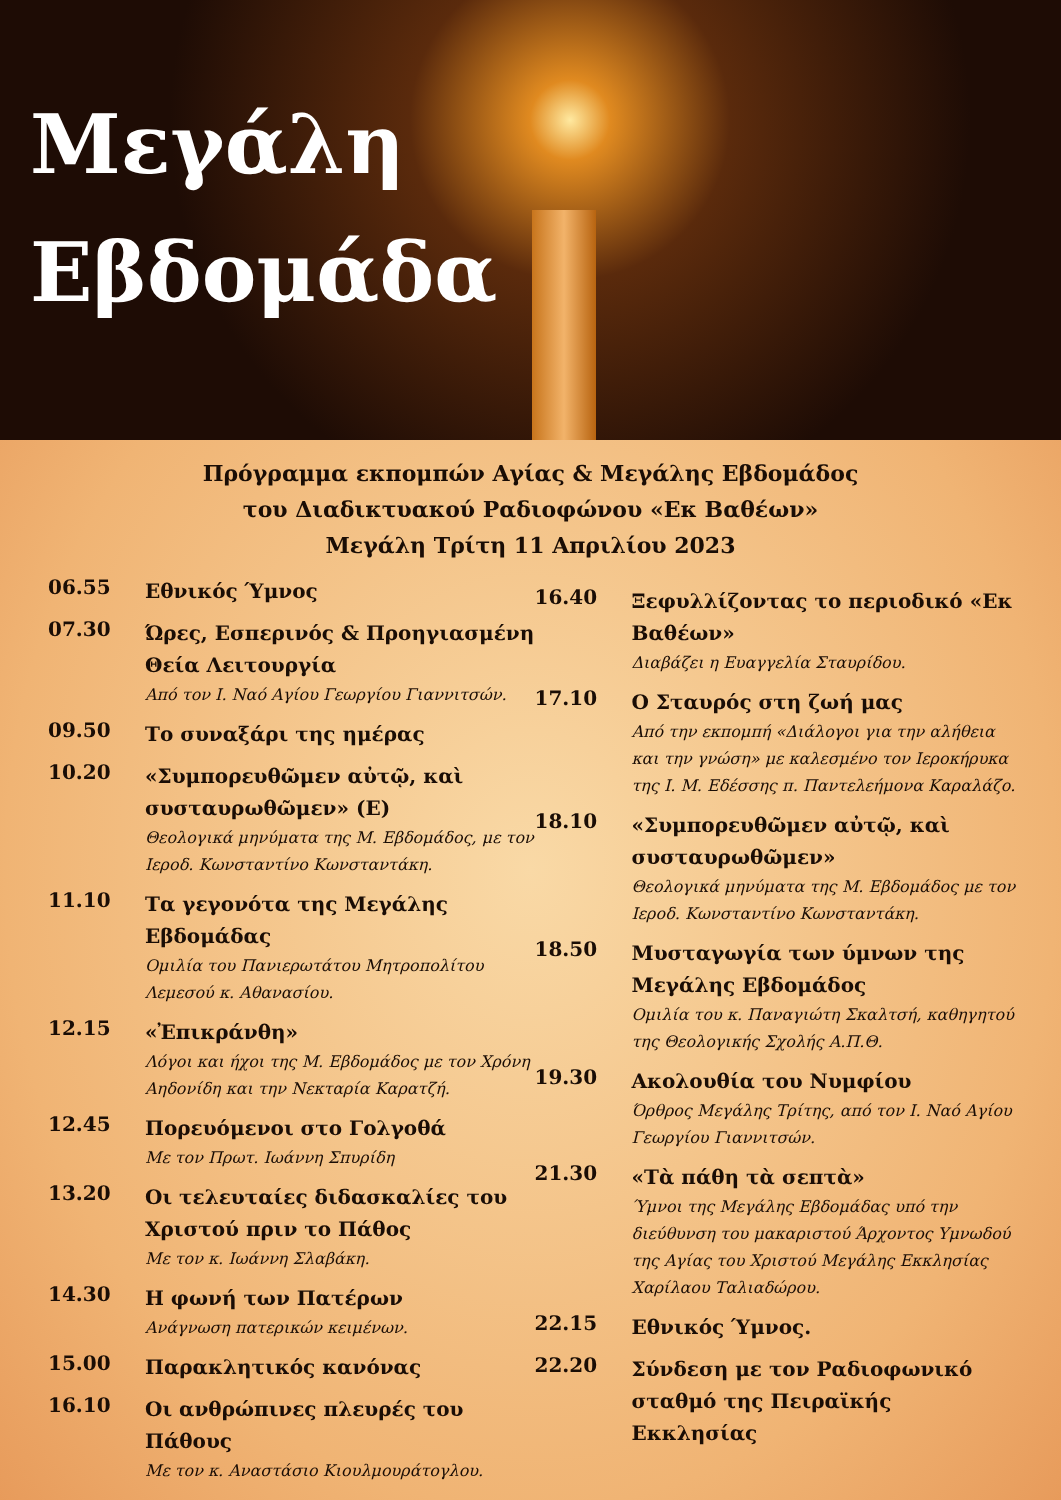Μεγάλη
Εβδομάδα
Πρόγραμμα εκπομπών Αγίας & Μεγάλης Εβδομάδος
του Διαδικτυακού Ραδιοφώνου «Εκ Βαθέων»
Μεγάλη Τρίτη 11 Απριλίου 2023
06.55
Εθνικός Ύμνος
07.30
Ώρες, Εσπερινός & Προηγιασμένη Θεία Λειτουργία
Από τον Ι. Ναό Αγίου Γεωργίου Γιαννιτσών.
09.50
Το συναξάρι της ημέρας
10.20
«Συμπορευθῶμεν αὐτῷ, καὶ συσταυρωθῶμεν» (Ε)
Θεολογικά μηνύματα της Μ. Εβδομάδος, με τον Ιεροδ. Κωνσταντίνο Κωνσταντάκη.
11.10
Τα γεγονότα της Μεγάλης Εβδομάδας
Ομιλία του Πανιερωτάτου Μητροπολίτου Λεμεσού κ. Αθανασίου.
12.15
«Ἐπικράνθη»
Λόγοι και ήχοι της Μ. Εβδομάδος με τον Χρόνη Αηδονίδη και την Νεκταρία Καρατζή.
12.45
Πορευόμενοι στο Γολγοθά
Με τον Πρωτ. Ιωάννη Σπυρίδη
13.20
Οι τελευταίες διδασκαλίες του Χριστού πριν το Πάθος
Με τον κ. Ιωάννη Σλαβάκη.
14.30
Η φωνή των Πατέρων
Ανάγνωση πατερικών κειμένων.
15.00
Παρακλητικός κανόνας
16.10
Οι ανθρώπινες πλευρές του Πάθους
Με τον κ. Αναστάσιο Κιουλμουράτογλου.
16.40
Ξεφυλλίζοντας το περιοδικό «Εκ Βαθέων»
Διαβάζει η Ευαγγελία Σταυρίδου.
17.10
Ο Σταυρός στη ζωή μας
Από την εκπομπή «Διάλογοι για την αλήθεια και την γνώση» με καλεσμένο τον Ιεροκήρυκα της Ι. Μ. Εδέσσης π. Παντελεήμονα Καραλάζο.
18.10
«Συμπορευθῶμεν αὐτῷ, καὶ συσταυρωθῶμεν»
Θεολογικά μηνύματα της Μ. Εβδομάδος με τον Ιεροδ. Κωνσταντίνο Κωνσταντάκη.
18.50
Μυσταγωγία των ύμνων της Μεγάλης Εβδομάδος
Ομιλία του κ. Παναγιώτη Σκαλτσή, καθηγητού της Θεολογικής Σχολής Α.Π.Θ.
19.30
Ακολουθία του Νυμφίου
Όρθρος Μεγάλης Τρίτης, από τον Ι. Ναό Αγίου Γεωργίου Γιαννιτσών.
21.30
«Τὰ πάθη τὰ σεπτὰ»
Ύμνοι της Μεγάλης Εβδομάδας υπό την διεύθυνση του μακαριστού Άρχοντος Υμνωδού της Αγίας του Χριστού Μεγάλης Εκκλησίας Χαρίλαου Ταλιαδώρου.
22.15
Εθνικός Ύμνος.
22.20
Σύνδεση με τον Ραδιοφωνικό σταθμό της Πειραϊκής Εκκλησίας